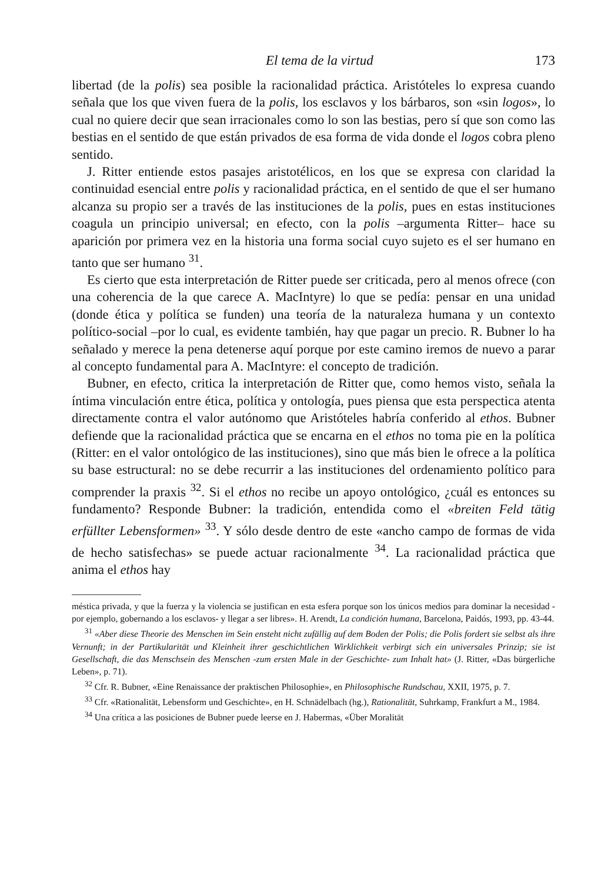El tema de la virtud 173
libertad (de la polis) sea posible la racionalidad práctica. Aristóteles lo expresa cuando señala que los que viven fuera de la polis, los esclavos y los bárbaros, son «sin logos», lo cual no quiere decir que sean irracionales como lo son las bestias, pero sí que son como las bestias en el sentido de que están privados de esa forma de vida donde el logos cobra pleno sentido.
J. Ritter entiende estos pasajes aristotélicos, en los que se expresa con claridad la continuidad esencial entre polis y racionalidad práctica, en el sentido de que el ser humano alcanza su propio ser a través de las instituciones de la polis, pues en estas instituciones coagula un principio universal; en efecto, con la polis –argumenta Ritter– hace su aparición por primera vez en la historia una forma social cuyo sujeto es el ser humano en tanto que ser humano <sup>31</sup>.
Es cierto que esta interpretación de Ritter puede ser criticada, pero al menos ofrece (con una coherencia de la que carece A. MacIntyre) lo que se pedía: pensar en una unidad (donde ética y política se funden) una teoría de la naturaleza humana y un contexto político-social –por lo cual, es evidente también, hay que pagar un precio. R. Bubner lo ha señalado y merece la pena detenerse aquí porque por este camino iremos de nuevo a parar al concepto fundamental para A. MacIntyre: el concepto de tradición.
Bubner, en efecto, critica la interpretación de Ritter que, como hemos visto, señala la íntima vinculación entre ética, política y ontología, pues piensa que esta perspectica atenta directamente contra el valor autónomo que Aristóteles habría conferido al ethos. Bubner defiende que la racionalidad práctica que se encarna en el ethos no toma pie en la política (Ritter: en el valor ontológico de las instituciones), sino que más bien le ofrece a la política su base estructural: no se debe recurrir a las instituciones del ordenamiento político para comprender la praxis <sup>32</sup>. Si el ethos no recibe un apoyo ontológico, ¿cuál es entonces su fundamento? Responde Bubner: la tradición, entendida como el «breiten Feld tätig erfüllter Lebensformen» <sup>33</sup>. Y sólo desde dentro de este «ancho campo de formas de vida de hecho satisfechas» se puede actuar racionalmente <sup>34</sup>. La racionalidad práctica que anima el ethos hay
méstica privada, y que la fuerza y la violencia se justifican en esta esfera porque son los únicos medios para dominar la necesidad -por ejemplo, gobernando a los esclavos- y llegar a ser libres». H. Arendt, La condición humana, Barcelona, Paidós, 1993, pp. 43-44.
<sup>31</sup> «Aber diese Theorie des Menschen im Sein ensteht nicht zufällig auf dem Boden der Polis; die Polis fordert sie selbst als ihre Vernunft; in der Partikularität und Kleinheit ihrer geschichtlichen Wirklichkeit verbirgt sich ein universales Prinzip; sie ist Gesellschaft, die das Menschsein des Menschen -zum ersten Male in der Geschichte- zum Inhalt hat» (J. Ritter, «Das bürgerliche Leben», p. 71).
<sup>32</sup> Cfr. R. Bubner, «Eine Renaissance der praktischen Philosophie», en Philosophische Rundschau, XXII, 1975, p. 7.
<sup>33</sup> Cfr. «Rationalität, Lebensform und Geschichte», en H. Schnädelbach (hg.), Rationalität, Suhrkamp, Frankfurt a M., 1984.
<sup>34</sup> Una crítica a las posiciones de Bubner puede leerse en J. Habermas, «Über Moralität